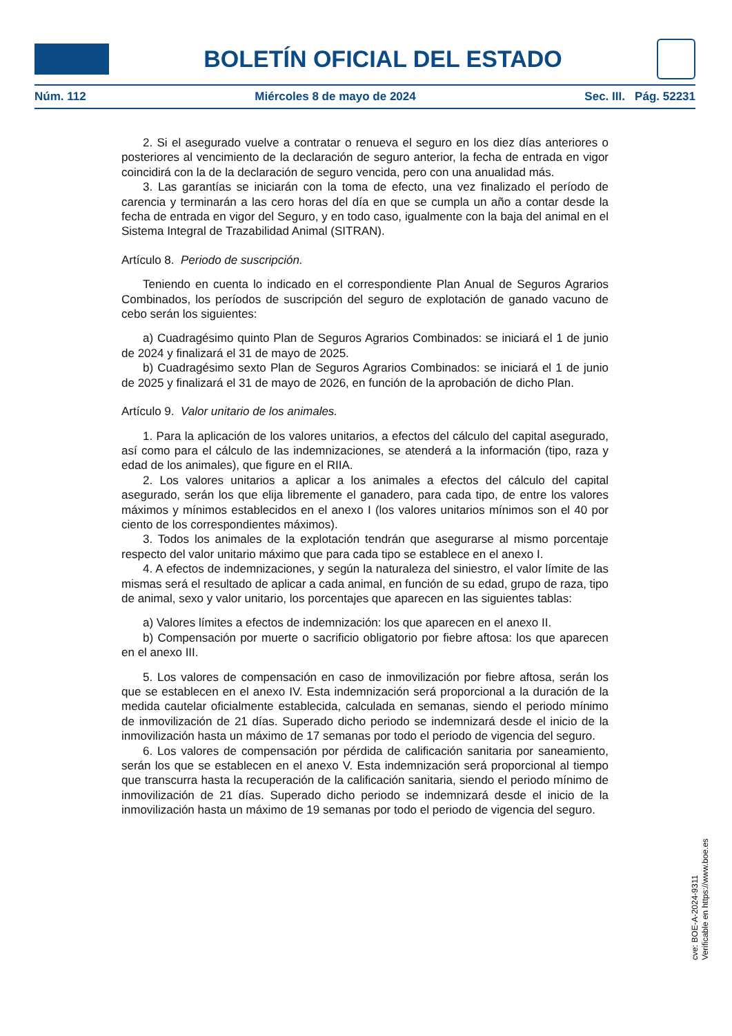BOLETÍN OFICIAL DEL ESTADO
Núm. 112 Miércoles 8 de mayo de 2024 Sec. III. Pág. 52231
2. Si el asegurado vuelve a contratar o renueva el seguro en los diez días anteriores o posteriores al vencimiento de la declaración de seguro anterior, la fecha de entrada en vigor coincidirá con la de la declaración de seguro vencida, pero con una anualidad más.
3. Las garantías se iniciarán con la toma de efecto, una vez finalizado el período de carencia y terminarán a las cero horas del día en que se cumpla un año a contar desde la fecha de entrada en vigor del Seguro, y en todo caso, igualmente con la baja del animal en el Sistema Integral de Trazabilidad Animal (SITRAN).
Artículo 8. Periodo de suscripción.
Teniendo en cuenta lo indicado en el correspondiente Plan Anual de Seguros Agrarios Combinados, los períodos de suscripción del seguro de explotación de ganado vacuno de cebo serán los siguientes:
a) Cuadragésimo quinto Plan de Seguros Agrarios Combinados: se iniciará el 1 de junio de 2024 y finalizará el 31 de mayo de 2025.
b) Cuadragésimo sexto Plan de Seguros Agrarios Combinados: se iniciará el 1 de junio de 2025 y finalizará el 31 de mayo de 2026, en función de la aprobación de dicho Plan.
Artículo 9. Valor unitario de los animales.
1. Para la aplicación de los valores unitarios, a efectos del cálculo del capital asegurado, así como para el cálculo de las indemnizaciones, se atenderá a la información (tipo, raza y edad de los animales), que figure en el RIIA.
2. Los valores unitarios a aplicar a los animales a efectos del cálculo del capital asegurado, serán los que elija libremente el ganadero, para cada tipo, de entre los valores máximos y mínimos establecidos en el anexo I (los valores unitarios mínimos son el 40 por ciento de los correspondientes máximos).
3. Todos los animales de la explotación tendrán que asegurarse al mismo porcentaje respecto del valor unitario máximo que para cada tipo se establece en el anexo I.
4. A efectos de indemnizaciones, y según la naturaleza del siniestro, el valor límite de las mismas será el resultado de aplicar a cada animal, en función de su edad, grupo de raza, tipo de animal, sexo y valor unitario, los porcentajes que aparecen en las siguientes tablas:
a) Valores límites a efectos de indemnización: los que aparecen en el anexo II.
b) Compensación por muerte o sacrificio obligatorio por fiebre aftosa: los que aparecen en el anexo III.
5. Los valores de compensación en caso de inmovilización por fiebre aftosa, serán los que se establecen en el anexo IV. Esta indemnización será proporcional a la duración de la medida cautelar oficialmente establecida, calculada en semanas, siendo el periodo mínimo de inmovilización de 21 días. Superado dicho periodo se indemnizará desde el inicio de la inmovilización hasta un máximo de 17 semanas por todo el periodo de vigencia del seguro.
6. Los valores de compensación por pérdida de calificación sanitaria por saneamiento, serán los que se establecen en el anexo V. Esta indemnización será proporcional al tiempo que transcurra hasta la recuperación de la calificación sanitaria, siendo el periodo mínimo de inmovilización de 21 días. Superado dicho periodo se indemnizará desde el inicio de la inmovilización hasta un máximo de 19 semanas por todo el periodo de vigencia del seguro.
cve: BOE-A-2024-9311
Verificable en https://www.boe.es